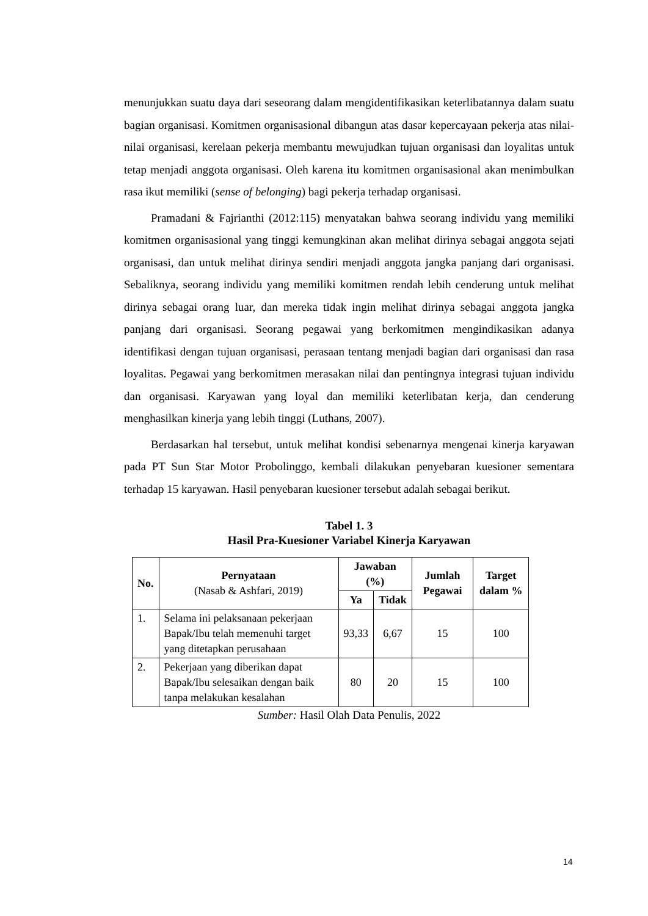menunjukkan suatu daya dari seseorang dalam mengidentifikasikan keterlibatannya dalam suatu bagian organisasi. Komitmen organisasional dibangun atas dasar kepercayaan pekerja atas nilai-nilai organisasi, kerelaan pekerja membantu mewujudkan tujuan organisasi dan loyalitas untuk tetap menjadi anggota organisasi. Oleh karena itu komitmen organisasional akan menimbulkan rasa ikut memiliki (sense of belonging) bagi pekerja terhadap organisasi.
Pramadani & Fajrianthi (2012:115) menyatakan bahwa seorang individu yang memiliki komitmen organisasional yang tinggi kemungkinan akan melihat dirinya sebagai anggota sejati organisasi, dan untuk melihat dirinya sendiri menjadi anggota jangka panjang dari organisasi. Sebaliknya, seorang individu yang memiliki komitmen rendah lebih cenderung untuk melihat dirinya sebagai orang luar, dan mereka tidak ingin melihat dirinya sebagai anggota jangka panjang dari organisasi. Seorang pegawai yang berkomitmen mengindikasikan adanya identifikasi dengan tujuan organisasi, perasaan tentang menjadi bagian dari organisasi dan rasa loyalitas. Pegawai yang berkomitmen merasakan nilai dan pentingnya integrasi tujuan individu dan organisasi. Karyawan yang loyal dan memiliki keterlibatan kerja, dan cenderung menghasilkan kinerja yang lebih tinggi (Luthans, 2007).
Berdasarkan hal tersebut, untuk melihat kondisi sebenarnya mengenai kinerja karyawan pada PT Sun Star Motor Probolinggo, kembali dilakukan penyebaran kuesioner sementara terhadap 15 karyawan. Hasil penyebaran kuesioner tersebut adalah sebagai berikut.
Tabel 1. 3
Hasil Pra-Kuesioner Variabel Kinerja Karyawan
| No. | Pernyataan (Nasab & Ashfari, 2019) | Jawaban (%) | | Jumlah Pegawai | Target dalam % |
| --- | --- | --- | --- | --- | --- |
| | | Ya | Tidak | | |
| 1. | Selama ini pelaksanaan pekerjaan Bapak/Ibu telah memenuhi target yang ditetapkan perusahaan | 93,33 | 6,67 | 15 | 100 |
| 2. | Pekerjaan yang diberikan dapat Bapak/Ibu selesaikan dengan baik tanpa melakukan kesalahan | 80 | 20 | 15 | 100 |
Sumber: Hasil Olah Data Penulis, 2022
14